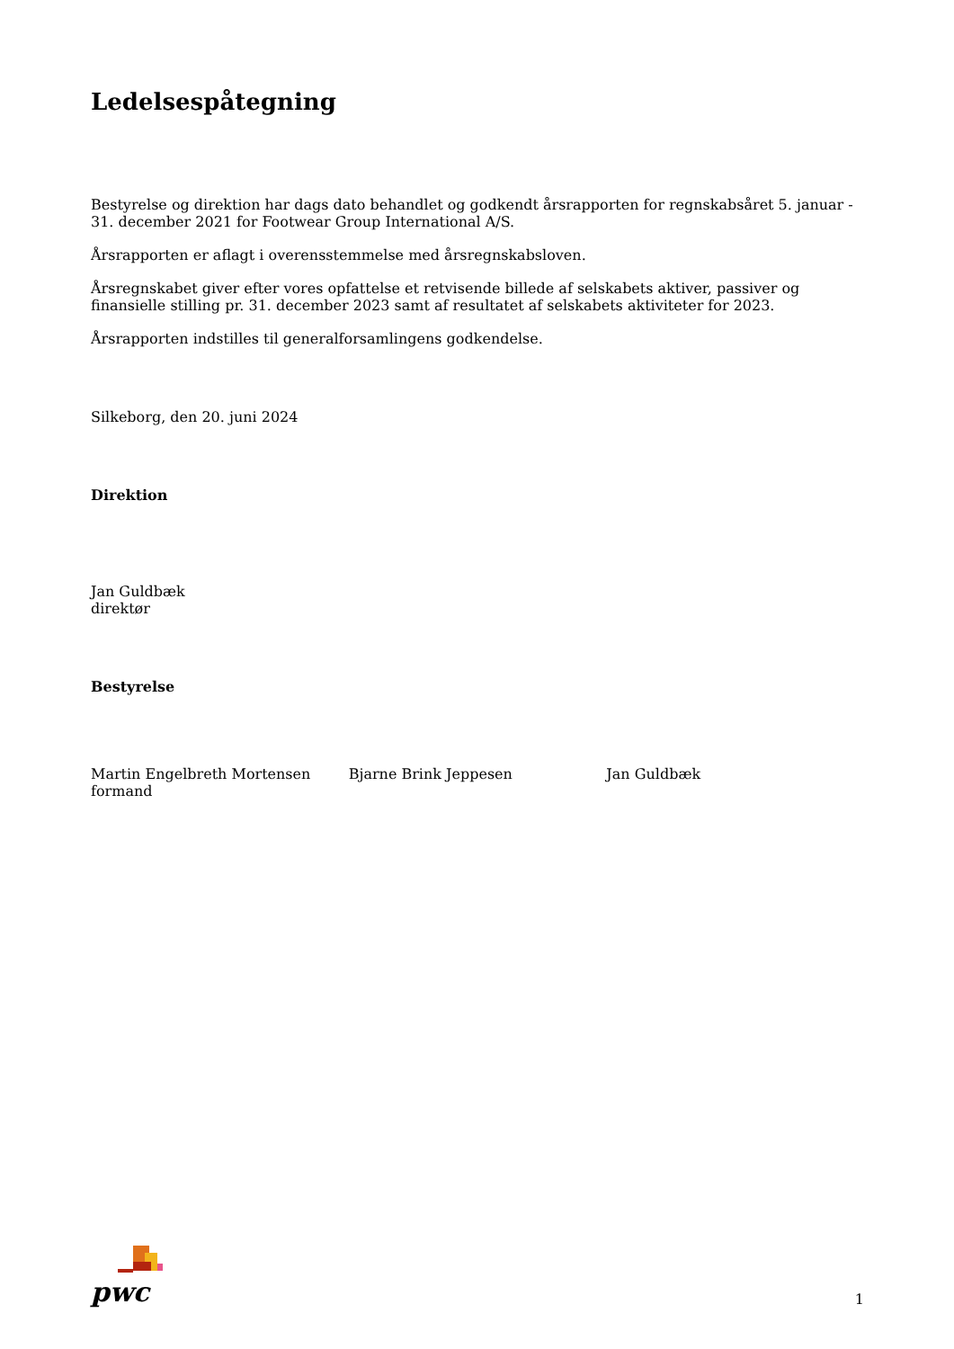Ledelsespåtegning
Bestyrelse og direktion har dags dato behandlet og godkendt årsrapporten for regnskabsåret 5. januar - 31. december 2021 for Footwear Group International A/S.
Årsrapporten er aflagt i overensstemmelse med årsregnskabsloven.
Årsregnskabet giver efter vores opfattelse et retvisende billede af selskabets aktiver, passiver og finansielle stilling pr. 31. december 2023 samt af resultatet af selskabets aktiviteter for 2023.
Årsrapporten indstilles til generalforsamlingens godkendelse.
Silkeborg, den 20. juni 2024
Direktion
Jan Guldbæk
direktør
Bestyrelse
Martin Engelbreth Mortensen
formand
Bjarne Brink Jeppesen Jan Guldbæk
pwc
1